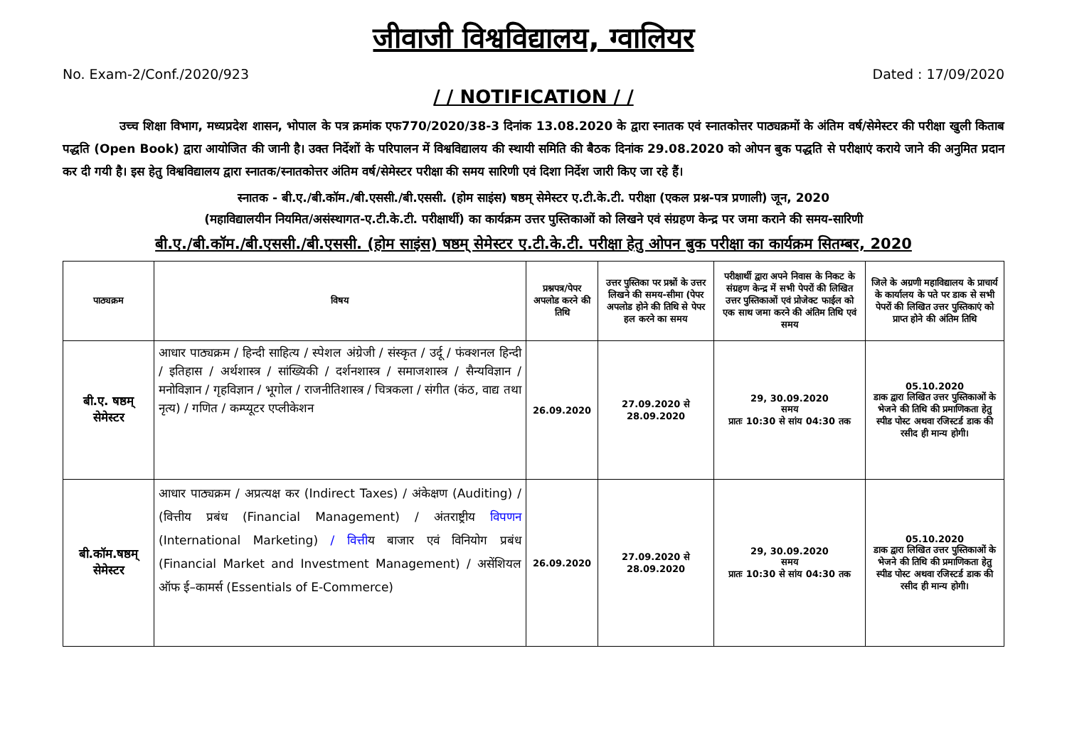जीवाजी विश्वविद्यालय, ग्वालियर
No. Exam-2/Conf./2020/923 Dated : 17/09/2020
/ / NOTIFICATION / /
उच्च शिक्षा विभाग, मध्यप्रदेश शासन, भोपाल के पत्र क्रमांक एफ770/2020/38-3 दिनांक 13.08.2020 के द्वारा स्नातक एवं स्नातकोत्तर पाठ्यक्रमों के अंतिम वर्ष/सेमेस्टर की परीक्षा खुली किताब पद्धति (Open Book) द्वारा आयोजित की जानी है। उक्त निर्देशों के परिपालन में विश्वविद्यालय की स्थायी समिति की बैठक दिनांक 29.08.2020 को ओपन बुक पद्धति से परीक्षाएं कराये जाने की अनुमित प्रदान कर दी गयी है। इस हेतु विश्वविद्यालय द्वारा स्नातक/स्नातकोत्तर अंतिम वर्ष/सेमेस्टर परीक्षा की समय सारिणी एवं दिशा निर्देश जारी किए जा रहे हैं।
स्नातक - बी.ए./बी.कॉम./बी.एससी./बी.एससी. (होम साइंस) षष्ठम् सेमेस्टर ए.टी.के.टी. परीक्षा (एकल प्रश्न-पत्र प्रणाली) जून, 2020
(महाविद्यालयीन नियमित/असंस्थागत-ए.टी.के.टी. परीक्षार्थी) का कार्यक्रम उत्तर पुस्तिकाओं को लिखने एवं संग्रहण केन्द्र पर जमा कराने की समय-सारिणी
बी.ए./बी.कॉम./बी.एससी./बी.एससी. (होम साइंस) षष्ठम् सेमेस्टर ए.टी.के.टी. परीक्षा हेतु ओपन बुक परीक्षा का कार्यक्रम सितम्बर, 2020
| पाठ्यक्रम | विषय | प्रश्नपत्र/पेपर अपलोड करने की तिथि | उत्तर पुस्तिका पर प्रश्नों के उत्तर लिखने की समय-सीमा (पेपर अपलोड होने की तिथि से पेपर हल करने का समय | परीक्षार्थी द्वारा अपने निवास के निकट के संग्रहण केन्द्र में सभी पेपरों की लिखित उत्तर पुस्तिकाओं एवं प्रोजेक्ट फाईल को एक साथ जमा करने की अंतिम तिथि एवं समय | जिले के अग्रणी महाविद्यालय के प्राचार्य के कार्यालय के पते पर डाक से सभी पेपरों की लिखित उत्तर पुस्तिकाएं को प्राप्त होने की अंतिम तिथि |
| --- | --- | --- | --- | --- | --- |
| बी.ए. षष्ठम् सेमेस्टर | आधार पाठ्यक्रम / हिन्दी साहित्य / स्पेशल अंग्रेजी / संस्कृत / उर्दू / फंक्शनल हिन्दी / इतिहास / अर्थशास्त्र / सांख्यिकी / दर्शनशास्त्र / समाजशास्त्र / सैन्यविज्ञान / मनोविज्ञान / गृहविज्ञान / भूगोल / राजनीतिशास्त्र / चित्रकला / संगीत (कंठ, वाद्य तथा नृत्य) / गणित / कम्प्यूटर एप्लीकेशन | 26.09.2020 | 27.09.2020 से 28.09.2020 | 29, 30.09.2020 समय प्रातः 10:30 से सांय 04:30 तक | 05.10.2020 डाक द्वारा लिखित उत्तर पुस्तिकाओं के भेजने की तिथि की प्रमाणिकता हेतु स्पीड पोस्ट अथवा रजिस्टर्ड डाक की रसीद ही मान्य होगी। |
| बी.कॉम.षष्ठम् सेमेस्टर | आधार पाठ्यक्रम / अप्रत्यक्ष कर (Indirect Taxes) / अंकेक्षण (Auditing) / (वित्तीय प्रबंध (Financial Management) / अंतराष्ट्रीय विपणन (International Marketing) / वित्ती य बाजार एवं विनियोग प्रबंध (Financial Market and Investment Management) / असेंशियल ऑफ ई–कामर्स (Essentials of E-Commerce) | 26.09.2020 | 27.09.2020 से 28.09.2020 | 29, 30.09.2020 समय प्रातः 10:30 से सांय 04:30 तक | 05.10.2020 डाक द्वारा लिखित उत्तर पुस्तिकाओं के भेजने की तिथि की प्रमाणिकता हेतु स्पीड पोस्ट अथवा रजिस्टर्ड डाक की रसीद ही मान्य होगी। |